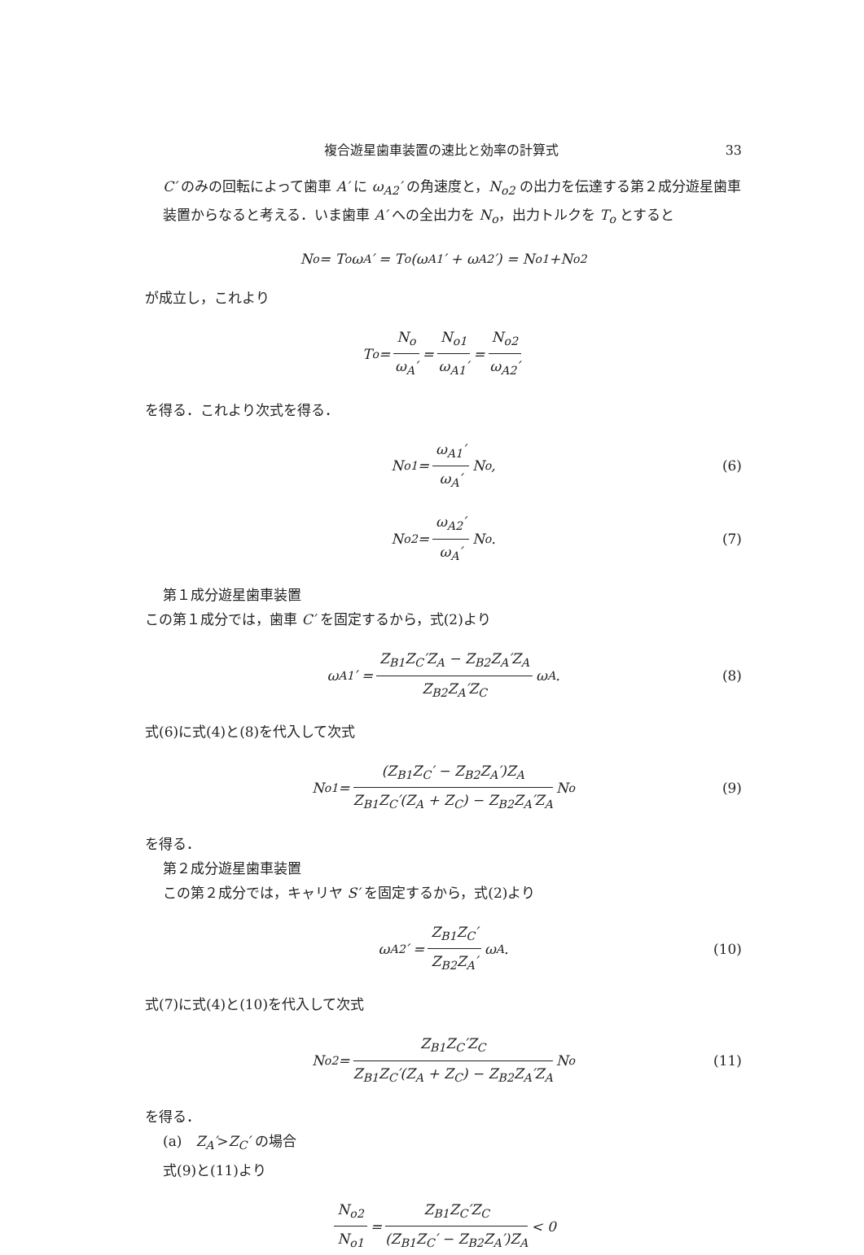複合遊星歯車装置の速比と効率の計算式 33
C′ のみの回転によって歯車 A′ に ω<sub>A2</sub>′ の角速度と，N<sub>o2</sub> の出力を伝達する第２成分遊星歯車装置からなると考える．いま歯車 A′ への全出力を N<sub>o</sub>，出力トルクを T<sub>o</sub> とすると
N<sub>o</sub> = T<sub>o</sub>ω<sub>A</sub>′ = T<sub>o</sub>(ω<sub>A1</sub>′ + ω<sub>A2</sub>′) = N<sub>o1</sub>+N<sub>o2</sub>
が成立し，これより
T<sub>o</sub> = N<sub>o</sub> ω<sub>A</sub>′ = N<sub>o1</sub> ω<sub>A1</sub>′ = N<sub>o2</sub> ω<sub>A2</sub>′
を得る．これより次式を得る．
N<sub>o1</sub> = ω<sub>A1</sub>′ ω<sub>A</sub>′ N<sub>o</sub>, (6)
N<sub>o2</sub> = ω<sub>A2</sub>′ ω<sub>A</sub>′ N<sub>o</sub>. (7)
第１成分遊星歯車装置
この第１成分では，歯車 C′ を固定するから，式(2)より
ω<sub>A1</sub>′ = Z<sub>B1</sub>Z<sub>C</sub>′Z<sub>A</sub> − Z<sub>B2</sub>Z<sub>A</sub>′Z<sub>A</sub> Z<sub>B2</sub>Z<sub>A</sub>′Z<sub>C</sub> ω<sub>A</sub>. (8)
式(6)に式(4)と(8)を代入して次式
N<sub>o1</sub> = (Z<sub>B1</sub>Z<sub>C</sub>′ − Z<sub>B2</sub>Z<sub>A</sub>′)Z<sub>A</sub> Z<sub>B1</sub>Z<sub>C</sub>′(Z<sub>A</sub> + Z<sub>C</sub>) − Z<sub>B2</sub>Z<sub>A</sub>′Z<sub>A</sub> N<sub>o</sub> (9)
を得る．
第２成分遊星歯車装置
この第２成分では，キャリヤ S′ を固定するから，式(2)より
ω<sub>A2</sub>′ = Z<sub>B1</sub>Z<sub>C</sub>′ Z<sub>B2</sub>Z<sub>A</sub>′ ω<sub>A</sub>. (10)
式(7)に式(4)と(10)を代入して次式
N<sub>o2</sub> = Z<sub>B1</sub>Z<sub>C</sub>′Z<sub>C</sub> Z<sub>B1</sub>Z<sub>C</sub>′(Z<sub>A</sub> + Z<sub>C</sub>) − Z<sub>B2</sub>Z<sub>A</sub>′Z<sub>A</sub> N<sub>o</sub> (11)
を得る．
(a)　Z<sub>A</sub>′>Z<sub>C</sub>′ の場合
式(9)と(11)より
N<sub>o2</sub> N<sub>o1</sub> = Z<sub>B1</sub>Z<sub>C</sub>′Z<sub>C</sub> (Z<sub>B1</sub>Z<sub>C</sub>′ − Z<sub>B2</sub>Z<sub>A</sub>′)Z<sub>A</sub> < 0